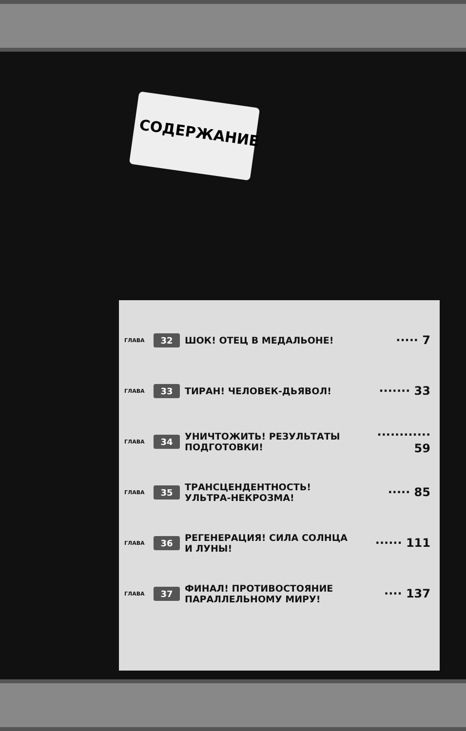СОДЕРЖАНИЕ
| ГЛАВА | 32 | ШОК! ОТЕЦ В МЕДАЛЬОНЕ! | ····· 7 |
| ГЛАВА | 33 | ТИРАН! ЧЕЛОВЕК-ДЬЯВОЛ! | ······· 33 |
| ГЛАВА | 34 | УНИЧТОЖИТЬ! РЕЗУЛЬТАТЫ ПОДГОТОВКИ! | ············ 59 |
| ГЛАВА | 35 | ТРАНСЦЕНДЕНТНОСТЬ! УЛЬТРА-НЕКРОЗМА! | ····· 85 |
| ГЛАВА | 36 | РЕГЕНЕРАЦИЯ! СИЛА СОЛНЦА И ЛУНЫ! | ······ 111 |
| ГЛАВА | 37 | ФИНАЛ! ПРОТИВОСТОЯНИЕ ПАРАЛЛЕЛЬНОМУ МИРУ! | ···· 137 |